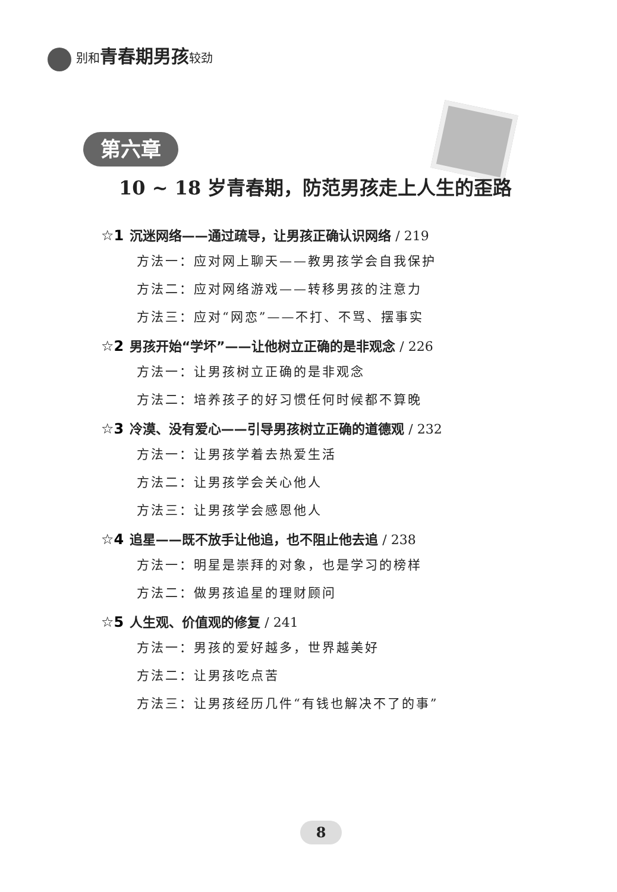别和青春期男孩较劲
第六章
10 ~ 18 岁青春期，防范男孩走上人生的歪路
☆1 沉迷网络——通过疏导，让男孩正确认识网络 / 219
方法一：应对网上聊天——教男孩学会自我保护
方法二：应对网络游戏——转移男孩的注意力
方法三：应对“网恋”——不打、不骂、摆事实
☆2 男孩开始“学坏”——让他树立正确的是非观念 / 226
方法一：让男孩树立正确的是非观念
方法二：培养孩子的好习惯任何时候都不算晚
☆3 冷漠、没有爱心——引导男孩树立正确的道德观 / 232
方法一：让男孩学着去热爱生活
方法二：让男孩学会关心他人
方法三：让男孩学会感恩他人
☆4 追星——既不放手让他追，也不阻止他去追 / 238
方法一：明星是崇拜的对象，也是学习的榜样
方法二：做男孩追星的理财顾问
☆5 人生观、价值观的修复 / 241
方法一：男孩的爱好越多，世界越美好
方法二：让男孩吃点苦
方法三：让男孩经历几件“有钱也解决不了的事”
8